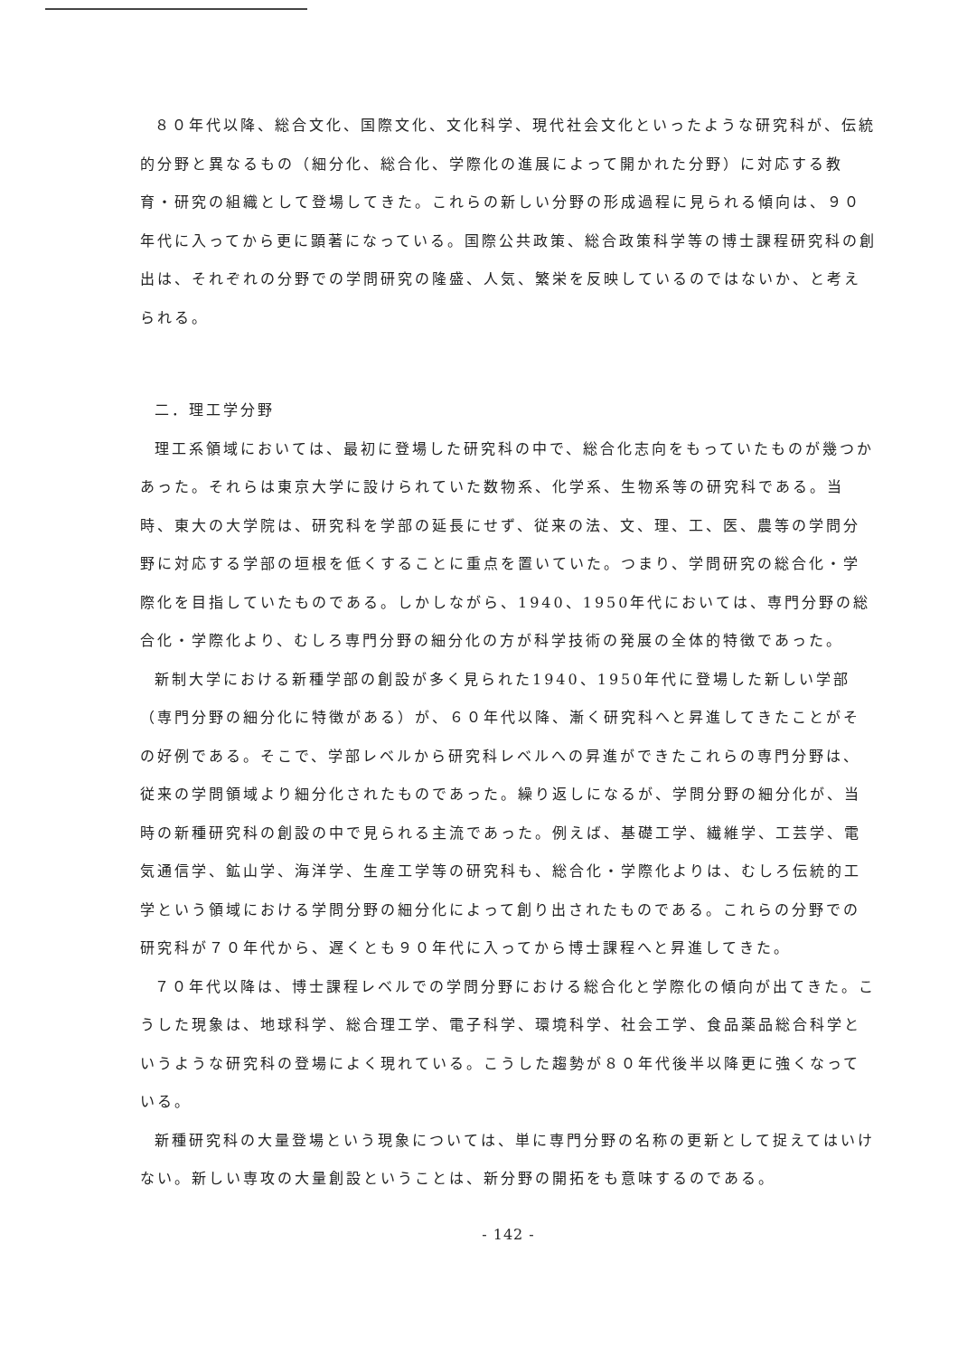８０年代以降、総合文化、国際文化、文化科学、現代社会文化といったような研究科が、伝統的分野と異なるもの（細分化、総合化、学際化の進展によって開かれた分野）に対応する教育・研究の組織として登場してきた。これらの新しい分野の形成過程に見られる傾向は、９０年代に入ってから更に顕著になっている。国際公共政策、総合政策科学等の博士課程研究科の創出は、それぞれの分野での学問研究の隆盛、人気、繁栄を反映しているのではないか、と考えられる。
二．理工学分野
理工系領域においては、最初に登場した研究科の中で、総合化志向をもっていたものが幾つかあった。それらは東京大学に設けられていた数物系、化学系、生物系等の研究科である。当時、東大の大学院は、研究科を学部の延長にせず、従来の法、文、理、工、医、農等の学問分野に対応する学部の垣根を低くすることに重点を置いていた。つまり、学問研究の総合化・学際化を目指していたものである。しかしながら、1940、1950年代においては、専門分野の総合化・学際化より、むしろ専門分野の細分化の方が科学技術の発展の全体的特徴であった。
新制大学における新種学部の創設が多く見られた1940、1950年代に登場した新しい学部（専門分野の細分化に特徴がある）が、６０年代以降、漸く研究科へと昇進してきたことがその好例である。そこで、学部レベルから研究科レベルへの昇進ができたこれらの専門分野は、従来の学問領域より細分化されたものであった。繰り返しになるが、学問分野の細分化が、当時の新種研究科の創設の中で見られる主流であった。例えば、基礎工学、繊維学、工芸学、電気通信学、鉱山学、海洋学、生産工学等の研究科も、総合化・学際化よりは、むしろ伝統的工学という領域における学問分野の細分化によって創り出されたものである。これらの分野での研究科が７０年代から、遅くとも９０年代に入ってから博士課程へと昇進してきた。
７０年代以降は、博士課程レベルでの学問分野における総合化と学際化の傾向が出てきた。こうした現象は、地球科学、総合理工学、電子科学、環境科学、社会工学、食品薬品総合科学というような研究科の登場によく現れている。こうした趨勢が８０年代後半以降更に強くなっている。
新種研究科の大量登場という現象については、単に専門分野の名称の更新として捉えてはいけない。新しい専攻の大量創設ということは、新分野の開拓をも意味するのである。
- 142 -